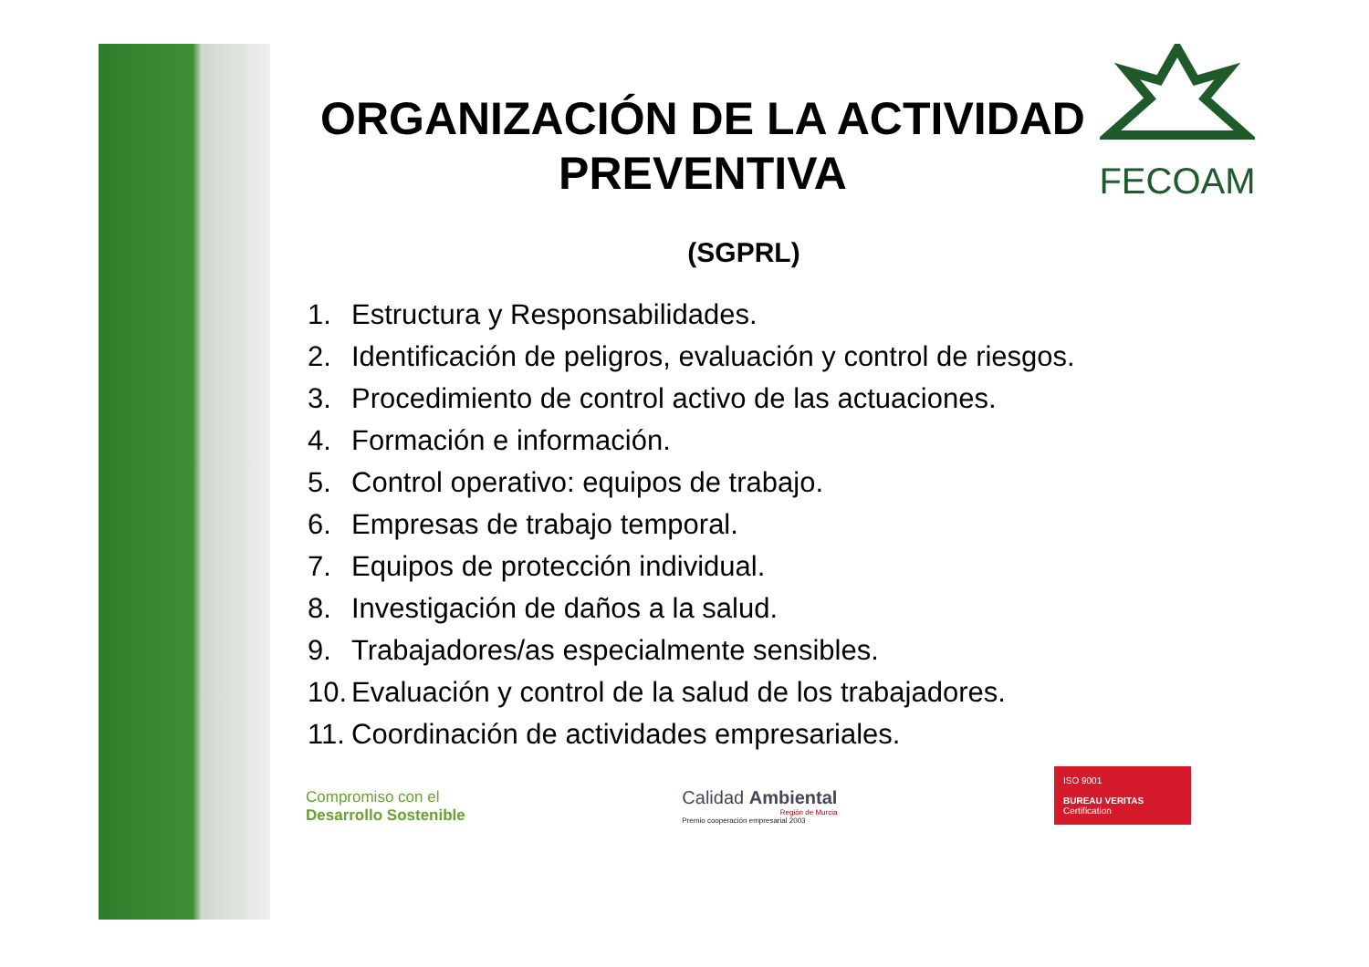FECOAM
ORGANIZACIÓN DE LA ACTIVIDAD PREVENTIVA
(SGPRL)
1. Estructura y Responsabilidades.
2. Identificación de peligros, evaluación y control de riesgos.
3. Procedimiento de control activo de las actuaciones.
4. Formación e información.
5. Control operativo: equipos de trabajo.
6. Empresas de trabajo temporal.
7. Equipos de protección individual.
8. Investigación de daños a la salud.
9. Trabajadores/as especialmente sensibles.
10. Evaluación y control de la salud de los trabajadores.
11. Coordinación de actividades empresariales.
Compromiso con el
Desarrollo Sostenible
Calidad Ambiental
Región de Murcia
Premio cooperación empresarial 2003
ISO 9001
BUREAU VERITAS
Certification